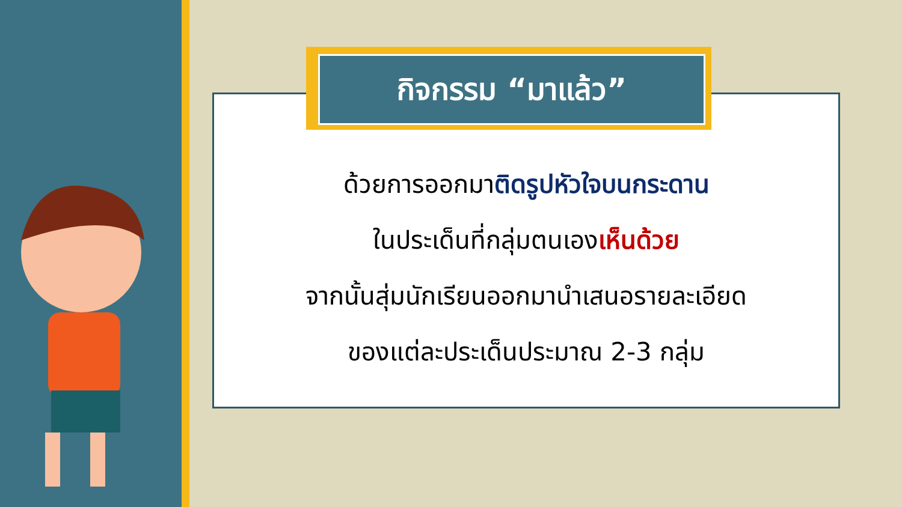กิจกรรม “มาแล้ว”
ด้วยการออกมาติดรูปหัวใจบนกระดาน
ในประเด็นที่กลุ่มตนเองเห็นด้วย
จากนั้นสุ่มนักเรียนออกมานำเสนอรายละเอียด
ของแต่ละประเด็นประมาณ 2-3 กลุ่ม